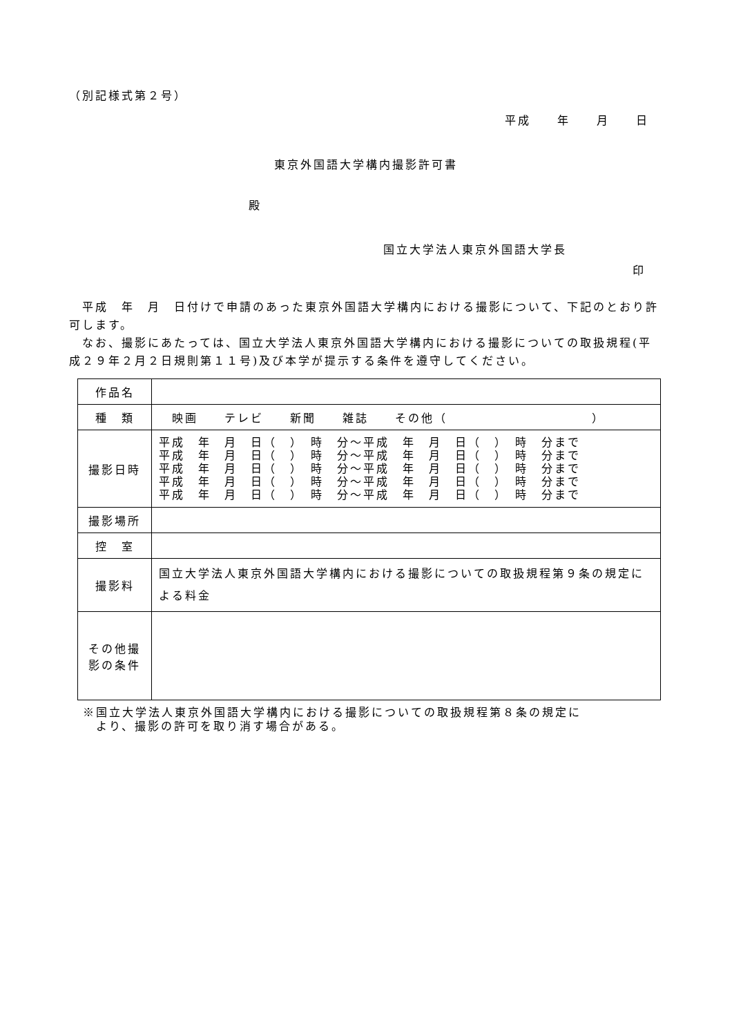（別記様式第２号）
平成　　年　　月　　日
東京外国語大学構内撮影許可書
殿
国立大学法人東京外国語大学長
印
　平成　年　月　日付けで申請のあった東京外国語大学構内における撮影について、下記のとおり許可します。
　なお、撮影にあたっては、国立大学法人東京外国語大学構内における撮影についての取扱規程(平成２９年２月２日規則第１１号)及び本学が提示する条件を遵守してください。
| 作品名 | |
| 種 類 | 映画 テレビ 新聞 雑誌 その他（ ） |
| 撮影日時 | 平成 年 月 日（ ） 時 分～平成 年 月 日（ ） 時 分まで 平成 年 月 日（ ） 時 分～平成 年 月 日（ ） 時 分まで 平成 年 月 日（ ） 時 分～平成 年 月 日（ ） 時 分まで 平成 年 月 日（ ） 時 分～平成 年 月 日（ ） 時 分まで 平成 年 月 日（ ） 時 分～平成 年 月 日（ ） 時 分まで |
| 撮影場所 | |
| 控 室 | |
| 撮影料 | 国立大学法人東京外国語大学構内における撮影についての取扱規程第９条の規定による料金 |
| その他撮影の条件 | |
※国立大学法人東京外国語大学構内における撮影についての取扱規程第８条の規定に
　より、撮影の許可を取り消す場合がある。